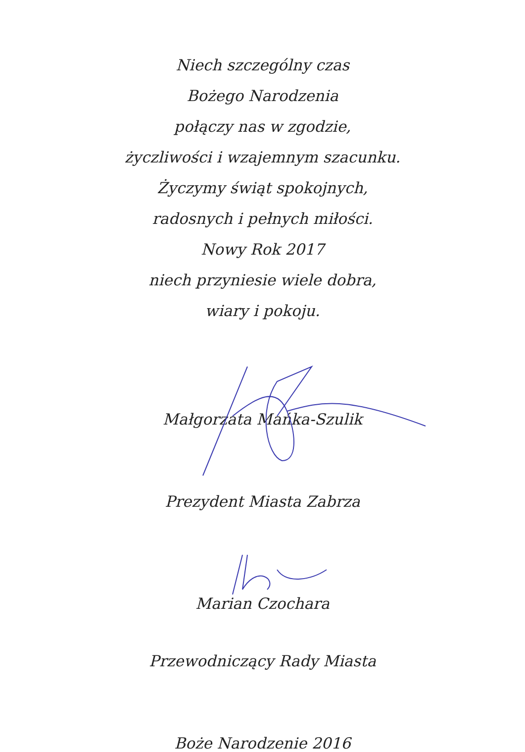Niech szczególny czas
Bożego Narodzenia
połączy nas w zgodzie,
życzliwości i wzajemnym szacunku.
Życzymy świąt spokojnych,
radosnych i pełnych miłości.
Nowy Rok 2017
niech przyniesie wiele dobra,
wiary i pokoju.
Małgorzata Mańka-Szulik
Prezydent Miasta Zabrza
Marian Czochara
Przewodniczący Rady Miasta
Boże Narodzenie 2016